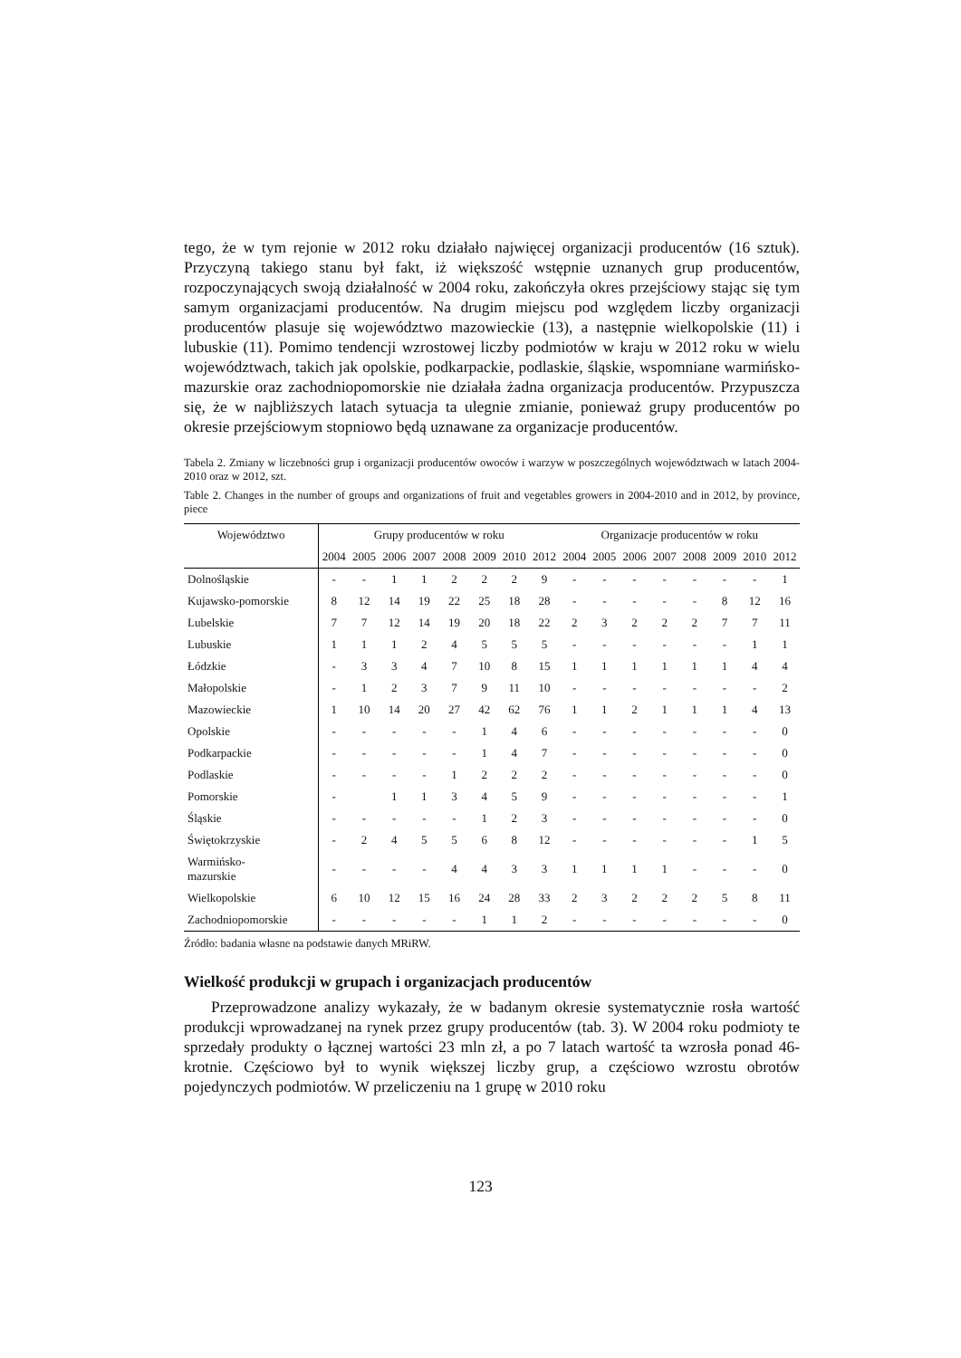tego, że w tym rejonie w 2012 roku działało najwięcej organizacji producentów (16 sztuk). Przyczyną takiego stanu był fakt, iż większość wstępnie uznanych grup producentów, rozpoczynających swoją działalność w 2004 roku, zakończyła okres przejściowy stając się tym samym organizacjami producentów. Na drugim miejscu pod względem liczby organizacji producentów plasuje się województwo mazowieckie (13), a następnie wielkopolskie (11) i lubuskie (11). Pomimo tendencji wzrostowej liczby podmiotów w kraju w 2012 roku w wielu województwach, takich jak opolskie, podkarpackie, podlaskie, śląskie, wspomniane warmińsko-mazurskie oraz zachodniopomorskie nie działała żadna organizacja producentów. Przypuszcza się, że w najbliższych latach sytuacja ta ulegnie zmianie, ponieważ grupy producentów po okresie przejściowym stopniowo będą uznawane za organizacje producentów.
Tabela 2. Zmiany w liczebności grup i organizacji producentów owoców i warzyw w poszczególnych województwach w latach 2004-2010 oraz w 2012, szt.
Table 2. Changes in the number of groups and organizations of fruit and vegetables growers in 2004-2010 and in 2012, by province, piece
| Województwo | Grupy producentów w roku | | | | | | | | Organizacje producentów w roku | | | | | | | |
| --- | --- | --- | --- | --- | --- | --- | --- | --- | --- | --- | --- | --- | --- | --- | --- | --- |
| | 2004 | 2005 | 2006 | 2007 | 2008 | 2009 | 2010 | 2012 | 2004 | 2005 | 2006 | 2007 | 2008 | 2009 | 2010 | 2012 |
| Dolnośląskie | - | - | 1 | 1 | 2 | 2 | 2 | 9 | - | - | - | - | - | - | - | 1 |
| Kujawsko-pomorskie | 8 | 12 | 14 | 19 | 22 | 25 | 18 | 28 | - | - | - | - | - | 8 | 12 | 16 |
| Lubelskie | 7 | 7 | 12 | 14 | 19 | 20 | 18 | 22 | 2 | 3 | 2 | 2 | 2 | 7 | 7 | 11 |
| Lubuskie | 1 | 1 | 1 | 2 | 4 | 5 | 5 | 5 | - | - | - | - | - | - | 1 | 1 |
| Łódzkie | - | 3 | 3 | 4 | 7 | 10 | 8 | 15 | 1 | 1 | 1 | 1 | 1 | 1 | 4 | 4 |
| Małopolskie | - | 1 | 2 | 3 | 7 | 9 | 11 | 10 | - | - | - | - | - | - | - | 2 |
| Mazowieckie | 1 | 10 | 14 | 20 | 27 | 42 | 62 | 76 | 1 | 1 | 2 | 1 | 1 | 1 | 4 | 13 |
| Opolskie | - | - | - | - | - | 1 | 4 | 6 | - | - | - | - | - | - | - | 0 |
| Podkarpackie | - | - | - | - | - | 1 | 4 | 7 | - | - | - | - | - | - | - | 0 |
| Podlaskie | - | - | - | - | 1 | 2 | 2 | 2 | - | - | - | - | - | - | - | 0 |
| Pomorskie | - | | 1 | 1 | 3 | 4 | 5 | 9 | - | - | - | - | - | - | - | 1 |
| Śląskie | - | - | - | - | - | 1 | 2 | 3 | - | - | - | - | - | - | - | 0 |
| Świętokrzyskie | - | 2 | 4 | 5 | 5 | 6 | 8 | 12 | - | - | - | - | - | - | 1 | 5 |
| Warmińsko- mazurskie | - | - | - | - | 4 | 4 | 3 | 3 | 1 | 1 | 1 | 1 | - | - | - | 0 |
| Wielkopolskie | 6 | 10 | 12 | 15 | 16 | 24 | 28 | 33 | 2 | 3 | 2 | 2 | 2 | 5 | 8 | 11 |
| Zachodniopomorskie | - | - | - | - | - | 1 | 1 | 2 | - | - | - | - | - | - | - | 0 |
Źródło: badania własne na podstawie danych MRiRW.
Wielkość produkcji w grupach i organizacjach producentów
Przeprowadzone analizy wykazały, że w badanym okresie systematycznie rosła wartość produkcji wprowadzanej na rynek przez grupy producentów (tab. 3). W 2004 roku podmioty te sprzedały produkty o łącznej wartości 23 mln zł, a po 7 latach wartość ta wzrosła ponad 46-krotnie. Częściowo był to wynik większej liczby grup, a częściowo wzrostu obrotów pojedynczych podmiotów. W przeliczeniu na 1 grupę w 2010 roku
123